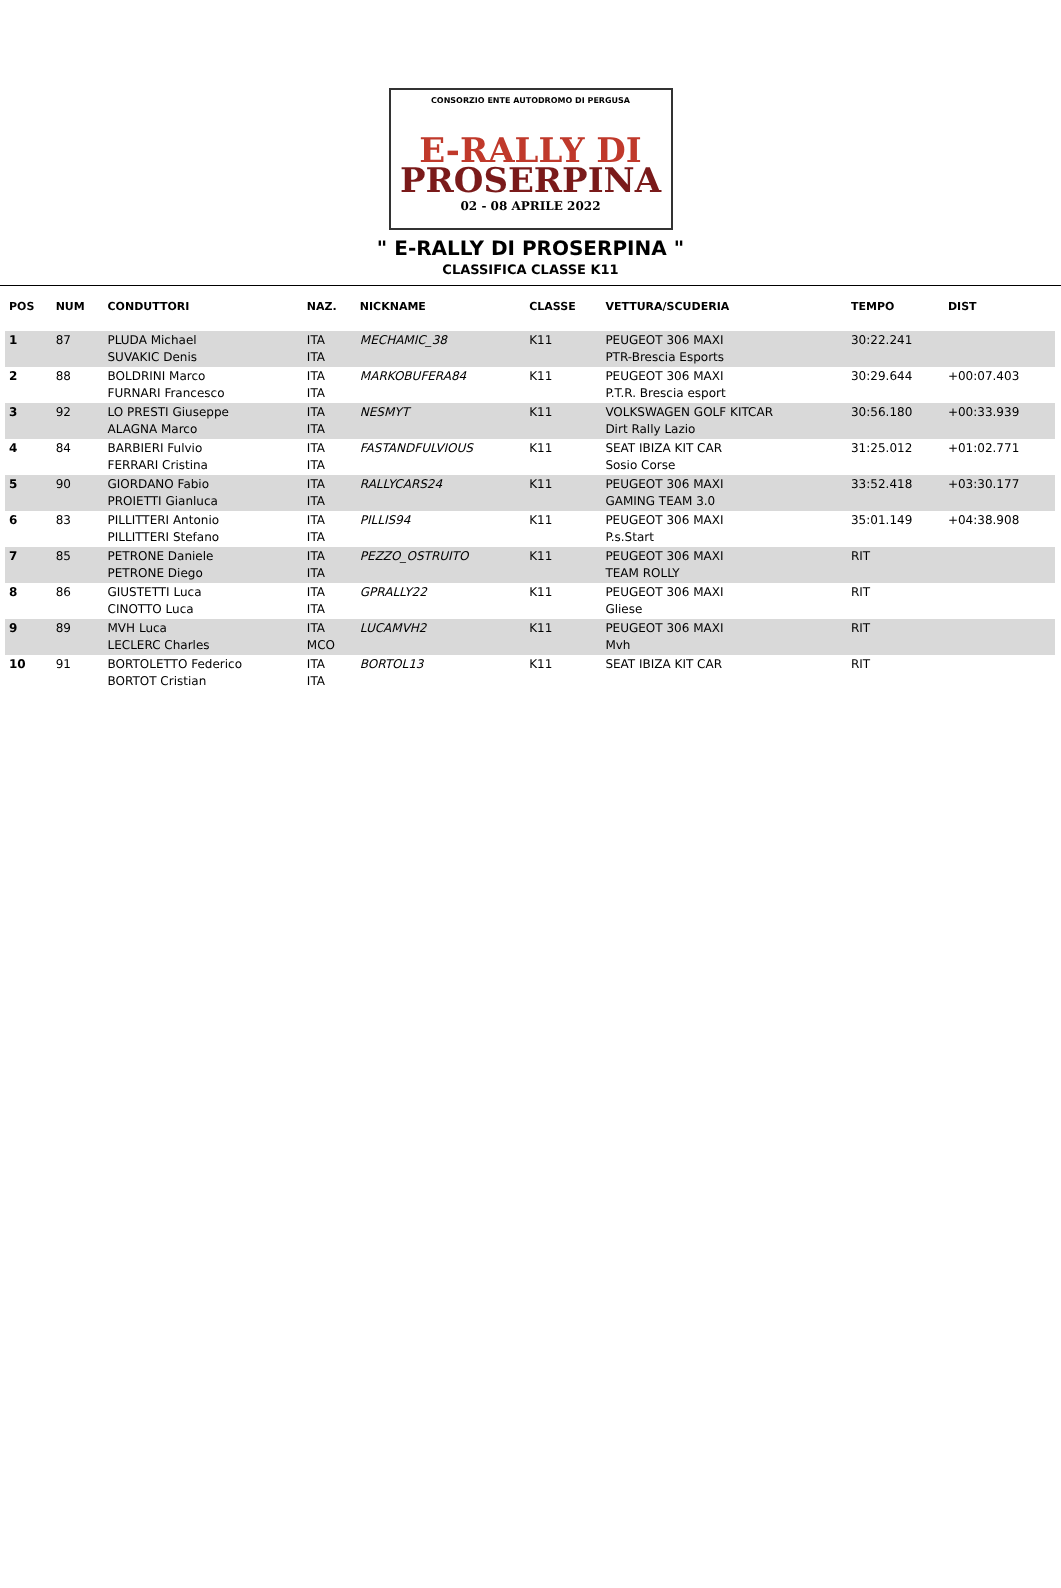CONSORZIO ENTE AUTODROMO DI PERGUSA
E-RALLY DI
PROSERPINA
02 - 08 APRILE 2022
" E-RALLY DI PROSERPINA "
CLASSIFICA CLASSE K11
| POS | NUM | CONDUTTORI | NAZ. | NICKNAME | CLASSE | VETTURA/SCUDERIA | TEMPO | DIST |
| --- | --- | --- | --- | --- | --- | --- | --- | --- |
| 1 | 87 | PLUDA Michael SUVAKIC Denis | ITA ITA | MECHAMIC_38 | K11 | PEUGEOT 306 MAXI PTR-Brescia Esports | 30:22.241 | |
| 2 | 88 | BOLDRINI Marco FURNARI Francesco | ITA ITA | MARKOBUFERA84 | K11 | PEUGEOT 306 MAXI P.T.R. Brescia esport | 30:29.644 | +00:07.403 |
| 3 | 92 | LO PRESTI Giuseppe ALAGNA Marco | ITA ITA | NESMYT | K11 | VOLKSWAGEN GOLF KITCAR Dirt Rally Lazio | 30:56.180 | +00:33.939 |
| 4 | 84 | BARBIERI Fulvio FERRARI Cristina | ITA ITA | FASTANDFULVIOUS | K11 | SEAT IBIZA KIT CAR Sosio Corse | 31:25.012 | +01:02.771 |
| 5 | 90 | GIORDANO Fabio PROIETTI Gianluca | ITA ITA | RALLYCARS24 | K11 | PEUGEOT 306 MAXI GAMING TEAM 3.0 | 33:52.418 | +03:30.177 |
| 6 | 83 | PILLITTERI Antonio PILLITTERI Stefano | ITA ITA | PILLIS94 | K11 | PEUGEOT 306 MAXI P.s.Start | 35:01.149 | +04:38.908 |
| 7 | 85 | PETRONE Daniele PETRONE Diego | ITA ITA | PEZZO_OSTRUITO | K11 | PEUGEOT 306 MAXI TEAM ROLLY | RIT | |
| 8 | 86 | GIUSTETTI Luca CINOTTO Luca | ITA ITA | GPRALLY22 | K11 | PEUGEOT 306 MAXI Gliese | RIT | |
| 9 | 89 | MVH Luca LECLERC Charles | ITA MCO | LUCAMVH2 | K11 | PEUGEOT 306 MAXI Mvh | RIT | |
| 10 | 91 | BORTOLETTO Federico BORTOT Cristian | ITA ITA | BORTOL13 | K11 | SEAT IBIZA KIT CAR | RIT | |